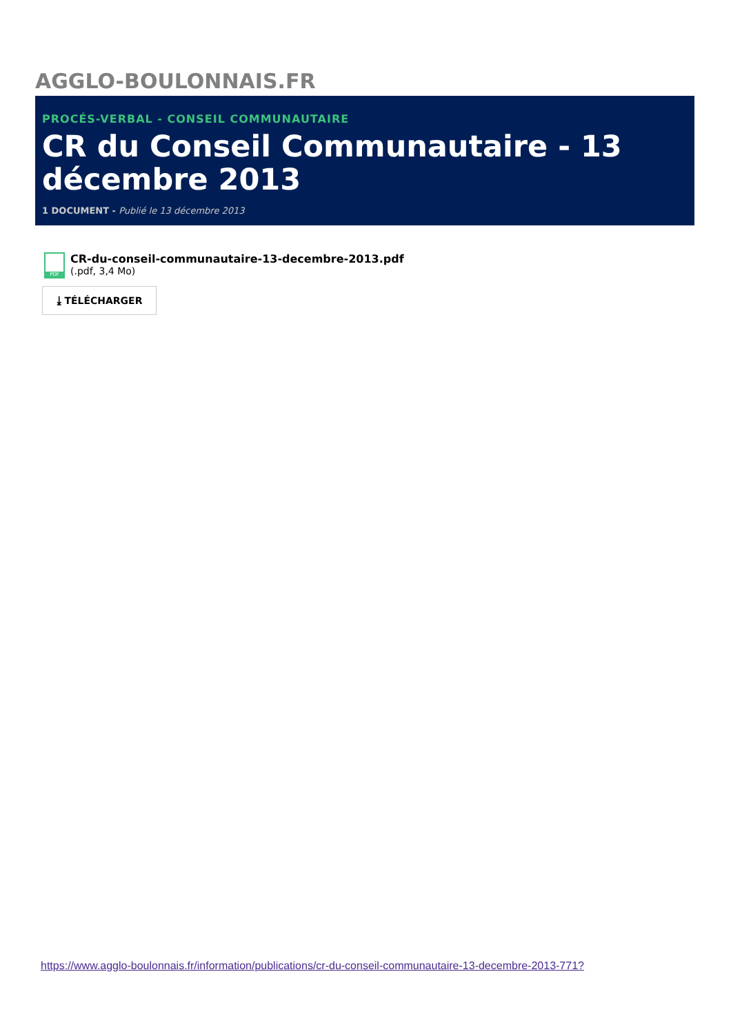AGGLO-BOULONNAIS.FR
PROCÉS-VERBAL - CONSEIL COMMUNAUTAIRE
CR du Conseil Communautaire - 13 décembre 2013
1 DOCUMENT - Publié le 13 décembre 2013
PDF
CR-du-conseil-communautaire-13-decembre-2013.pdf
(.pdf, 3,4 Mo)
⤓ TÉLÉCHARGER
https://www.agglo-boulonnais.fr/information/publications/cr-du-conseil-communautaire-13-decembre-2013-771?